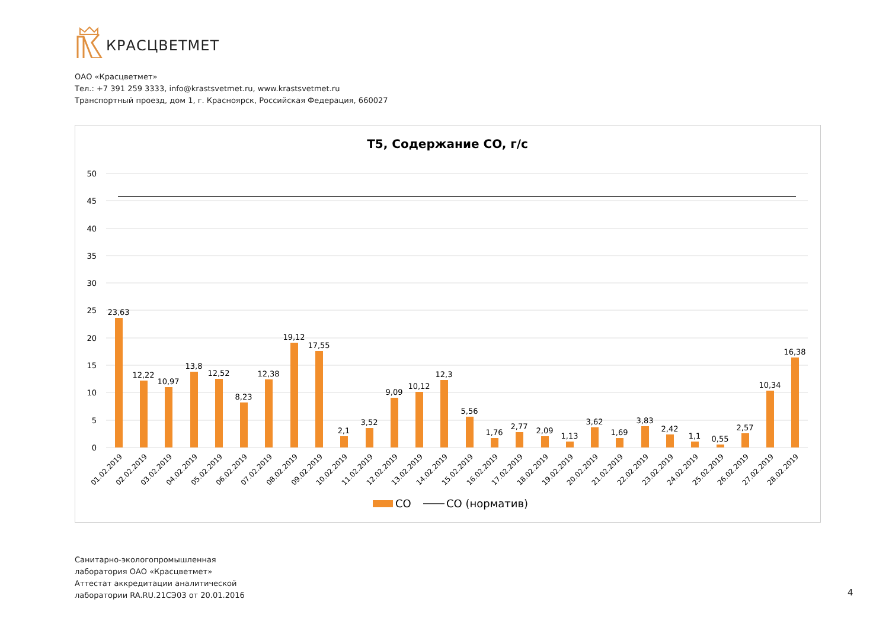КРАСЦВЕТМЕТ
ОАО «Красцветмет»
Тел.: +7 391 259 3333, info@krastsvetmet.ru, www.krastsvetmet.ru
Транспортный проезд, дом 1, г. Красноярск, Российская Федерация, 660027
Т5, Содержание CO, г/с
50
45
40
35
30
25
20
15
10
5
0
23,63
12,22
10,97
13,8
12,52
8,23
12,38
19,12
17,55
2,1
3,52
9,09
10,12
12,3
5,56
1,76
2,77
2,09
1,13
3,62
1,69
3,83
2,42
1,1
0,55
2,57
10,34
16,38
01.02.2019
02.02.2019
03.02.2019
04.02.2019
05.02.2019
06.02.2019
07.02.2019
08.02.2019
09.02.2019
10.02.2019
11.02.2019
12.02.2019
13.02.2019
14.02.2019
15.02.2019
16.02.2019
17.02.2019
18.02.2019
19.02.2019
20.02.2019
21.02.2019
22.02.2019
23.02.2019
24.02.2019
25.02.2019
26.02.2019
27.02.2019
28.02.2019
CO
CO (норматив)
Санитарно-экологопромышленная
лаборатория ОАО «Красцветмет»
Аттестат аккредитации аналитической
лаборатории RA.RU.21СЭ03 от 20.01.2016
4